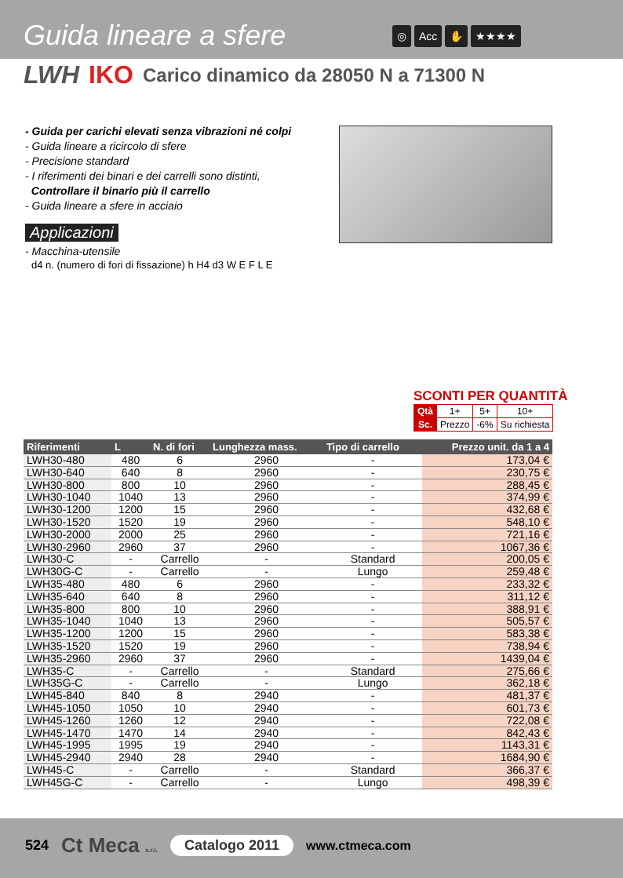Guida lineare a sfere ◎ Acc ✋ ★★★★
LWH IKO Carico dinamico da 28050 N a 71300 N
- Guida per carichi elevati senza vibrazioni né colpi
- Guida lineare a ricircolo di sfere
- Precisione standard
- I riferimenti dei binari e dei carrelli sono distinti,
Controllare il binario più il carrello
- Guida lineare a sfere in acciaio
Applicazioni
- Macchina-utensile
d4 n. (numero di fori di fissazione) h H4 d3 W E F L E
SCONTI PER QUANTITÀ
| Qtà | 1+ | 5+ | 10+ |
| Sc. | Prezzo | -6% | Su richiesta |
| Riferimenti | L | N. di fori | Lunghezza mass. | Tipo di carrello | Prezzo unit. da 1 a 4 |
| --- | --- | --- | --- | --- | --- |
| LWH30-480 | 480 | 6 | 2960 | - | 173,04 € |
| LWH30-640 | 640 | 8 | 2960 | - | 230,75 € |
| LWH30-800 | 800 | 10 | 2960 | - | 288,45 € |
| LWH30-1040 | 1040 | 13 | 2960 | - | 374,99 € |
| LWH30-1200 | 1200 | 15 | 2960 | - | 432,68 € |
| LWH30-1520 | 1520 | 19 | 2960 | - | 548,10 € |
| LWH30-2000 | 2000 | 25 | 2960 | - | 721,16 € |
| LWH30-2960 | 2960 | 37 | 2960 | - | 1067,36 € |
| LWH30-C | - | Carrello | - | Standard | 200,05 € |
| LWH30G-C | - | Carrello | - | Lungo | 259,48 € |
| LWH35-480 | 480 | 6 | 2960 | - | 233,32 € |
| LWH35-640 | 640 | 8 | 2960 | - | 311,12 € |
| LWH35-800 | 800 | 10 | 2960 | - | 388,91 € |
| LWH35-1040 | 1040 | 13 | 2960 | - | 505,57 € |
| LWH35-1200 | 1200 | 15 | 2960 | - | 583,38 € |
| LWH35-1520 | 1520 | 19 | 2960 | - | 738,94 € |
| LWH35-2960 | 2960 | 37 | 2960 | - | 1439,04 € |
| LWH35-C | - | Carrello | - | Standard | 275,66 € |
| LWH35G-C | - | Carrello | - | Lungo | 362,18 € |
| LWH45-840 | 840 | 8 | 2940 | - | 481,37 € |
| LWH45-1050 | 1050 | 10 | 2940 | - | 601,73 € |
| LWH45-1260 | 1260 | 12 | 2940 | - | 722,08 € |
| LWH45-1470 | 1470 | 14 | 2940 | - | 842,43 € |
| LWH45-1995 | 1995 | 19 | 2940 | - | 1143,31 € |
| LWH45-2940 | 2940 | 28 | 2940 | - | 1684,90 € |
| LWH45-C | - | Carrello | - | Standard | 366,37 € |
| LWH45G-C | - | Carrello | - | Lungo | 498,39 € |
524 Ct Meca s.r.l. Catalogo 2011 www.ctmeca.com